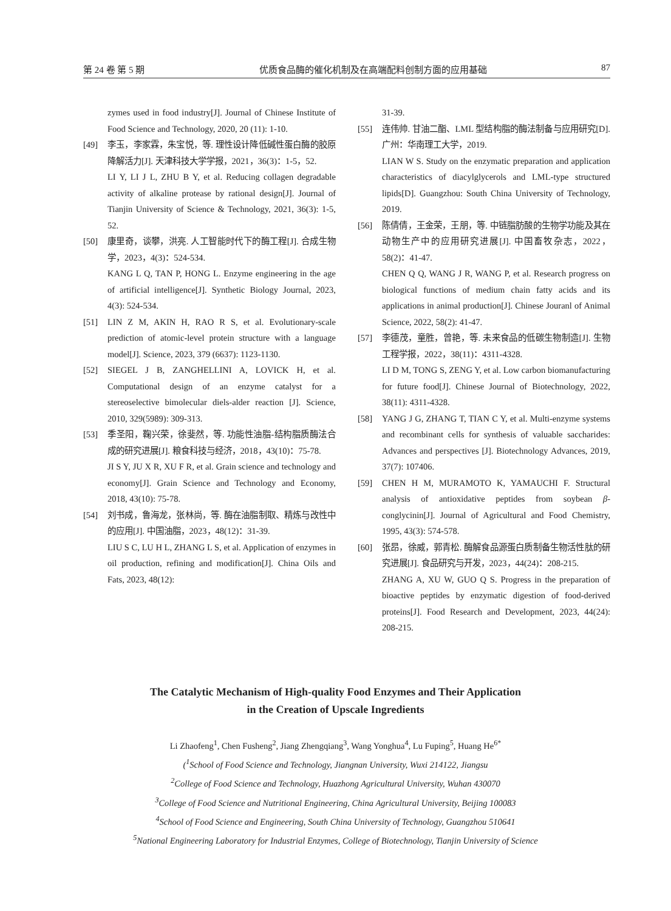第 24 卷 第 5 期 优质食品酶的催化机制及在高端配料创制方面的应用基础 87
zymes used in food industry[J]. Journal of Chinese Institute of Food Science and Technology, 2020, 20 (11): 1-10.
[49] 李玉，李家霖，朱宝悦，等. 理性设计降低碱性蛋白酶的胶原降解活力[J]. 天津科技大学学报，2021，36(3)：1-5，52.
LI Y, LI J L, ZHU B Y, et al. Reducing collagen degradable activity of alkaline protease by rational design[J]. Journal of Tianjin University of Science & Technology, 2021, 36(3): 1-5, 52.
[50] 康里奇，谈攀，洪亮. 人工智能时代下的酶工程[J]. 合成生物学，2023，4(3)：524-534.
KANG L Q, TAN P, HONG L. Enzyme engineering in the age of artificial intelligence[J]. Synthetic Biology Journal, 2023, 4(3): 524-534.
[51] LIN Z M, AKIN H, RAO R S, et al. Evolutionary-scale prediction of atomic-level protein structure with a language model[J]. Science, 2023, 379 (6637): 1123-1130.
[52] SIEGEL J B, ZANGHELLINI A, LOVICK H, et al. Computational design of an enzyme catalyst for a stereoselective bimolecular diels-alder reaction [J]. Science, 2010, 329(5989): 309-313.
[53] 季圣阳，鞠兴荣，徐斐然，等. 功能性油脂-结构脂质酶法合成的研究进展[J]. 粮食科技与经济，2018，43(10)：75-78.
JI S Y, JU X R, XU F R, et al. Grain science and technology and economy[J]. Grain Science and Technology and Economy, 2018, 43(10): 75-78.
[54] 刘书成，鲁海龙，张林尚，等. 酶在油脂制取、精炼与改性中的应用[J]. 中国油脂，2023，48(12)：31-39.
LIU S C, LU H L, ZHANG L S, et al. Application of enzymes in oil production, refining and modification[J]. China Oils and Fats, 2023, 48(12):
31-39.
[55] 连伟帅. 甘油二酯、LML 型结构脂的酶法制备与应用研究[D]. 广州：华南理工大学，2019.
LIAN W S. Study on the enzymatic preparation and application characteristics of diacylglycerols and LML-type structured lipids[D]. Guangzhou: South China University of Technology, 2019.
[56] 陈倩倩，王金荣，王朋，等. 中链脂肪酸的生物学功能及其在动物生产中的应用研究进展[J]. 中国畜牧杂志，2022，58(2)：41-47.
CHEN Q Q, WANG J R, WANG P, et al. Research progress on biological functions of medium chain fatty acids and its applications in animal production[J]. Chinese Jouranl of Animal Science, 2022, 58(2): 41-47.
[57] 李德茂，童胜，曾艳，等. 未来食品的低碳生物制造[J]. 生物工程学报，2022，38(11)：4311-4328.
LI D M, TONG S, ZENG Y, et al. Low carbon biomanufacturing for future food[J]. Chinese Journal of Biotechnology, 2022, 38(11): 4311-4328.
[58] YANG J G, ZHANG T, TIAN C Y, et al. Multi-enzyme systems and recombinant cells for synthesis of valuable saccharides: Advances and perspectives [J]. Biotechnology Advances, 2019, 37(7): 107406.
[59] CHEN H M, MURAMOTO K, YAMAUCHI F. Structural analysis of antioxidative peptides from soybean β-conglycinin[J]. Journal of Agricultural and Food Chemistry, 1995, 43(3): 574-578.
[60] 张昂，徐威，郭青松. 酶解食品源蛋白质制备生物活性肽的研究进展[J]. 食品研究与开发，2023，44(24)：208-215.
ZHANG A, XU W, GUO Q S. Progress in the preparation of bioactive peptides by enzymatic digestion of food-derived proteins[J]. Food Research and Development, 2023, 44(24): 208-215.
The Catalytic Mechanism of High-quality Food Enzymes and Their Application
in the Creation of Upscale Ingredients
Li Zhaofeng<sup>1</sup>, Chen Fusheng<sup>2</sup>, Jiang Zhengqiang<sup>3</sup>, Wang Yonghua<sup>4</sup>, Lu Fuping<sup>5</sup>, Huang He<sup>6*</sup>
(<sup>1</sup>School of Food Science and Technology, Jiangnan University, Wuxi 214122, Jiangsu
<sup>2</sup> College of Food Science and Technology, Huazhong Agricultural University, Wuhan 430070
<sup>3</sup> College of Food Science and Nutritional Engineering, China Agricultural University, Beijing 100083
<sup>4</sup> School of Food Science and Engineering, South China University of Technology, Guangzhou 510641
<sup>5</sup> National Engineering Laboratory for Industrial Enzymes, College of Biotechnology, Tianjin University of Science